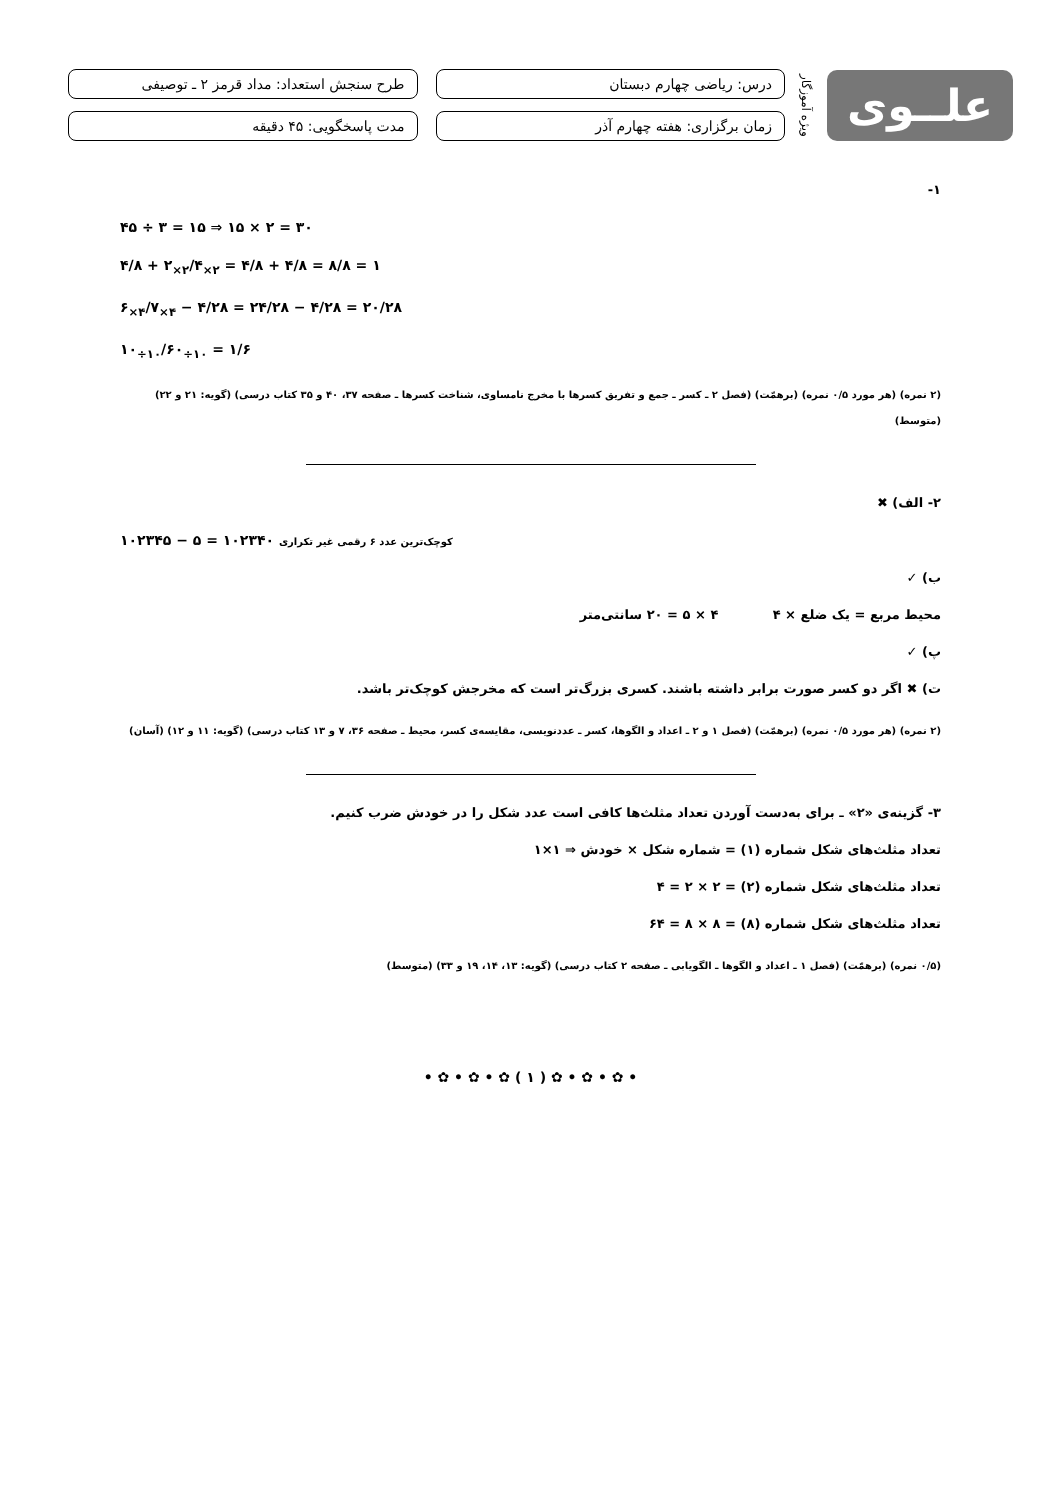علــوی
ویژه آموزگار
درس: ریاضی چهارم دبستان
طرح سنجش استعداد: مداد قرمز ۲ ـ توصیفی
زمان برگزاری: هفته چهارم آذر
مدت پاسخگویی: ۴۵ دقیقه
۱-
۴۵ ÷ ۳ = ۱۵ ⇒ ۱۵ × ۲ = ۳۰
۴/۸ + ۲<sub>×۲</sub>/۴<sub>×۲</sub> = ۴/۸ + ۴/۸ = ۸/۸ = ۱
۶<sub>×۴</sub>/۷<sub>×۴</sub> − ۴/۲۸ = ۲۴/۲۸ − ۴/۲۸ = ۲۰/۲۸
۱۰<sub>÷۱۰</sub>/۶۰<sub>÷۱۰</sub> = ۱/۶
(۲ نمره) (هر مورد ۰/۵ نمره) (برهمّت) (فصل ۲ ـ کسر ـ جمع و تفریق کسرها با مخرج نامساوی، شناخت کسرها ـ صفحه ۳۷، ۴۰ و ۳۵ کتاب درسی) (گویه: ۲۱ و ۲۲) (متوسط)
۲- الف) ✖
۱۰۲۳۴۵ − ۵ = ۱۰۲۳۴۰ کوچک‌ترین عدد ۶ رقمی غیر تکراری
ب) ✓
محیط مربع = یک ضلع × ۴ ۴ × ۵ = ۲۰ سانتی‌متر
پ) ✓
ت) ✖ اگر دو کسر صورت برابر داشته باشند. کسری بزرگ‌تر است که مخرجش کوچک‌تر باشد.
(۲ نمره) (هر مورد ۰/۵ نمره) (برهمّت) (فصل ۱ و ۲ ـ اعداد و الگوها، کسر ـ عددنویسی، مقایسه‌ی کسر، محیط ـ صفحه ۳۶، ۷ و ۱۳ کتاب درسی) (گویه: ۱۱ و ۱۲) (آسان)
۳- گزینه‌ی «۲» ـ برای به‌دست آوردن تعداد مثلث‌ها کافی است عدد شکل را در خودش ضرب کنیم.
تعداد مثلث‌های شکل شماره (۱) = شماره شکل × خودش ⇒ ۱×۱
تعداد مثلث‌های شکل شماره (۲) = ۲ × ۲ = ۴
تعداد مثلث‌های شکل شماره (۸) = ۸ × ۸ = ۶۴
(۰/۵ نمره) (برهمّت) (فصل ۱ ـ اعداد و الگوها ـ الگویابی ـ صفحه ۲ کتاب درسی) (گویه: ۱۳، ۱۴، ۱۹ و ۳۳) (متوسط)
• ✿ • ✿ • ✿ ( ۱ ) ✿ • ✿ • ✿ •